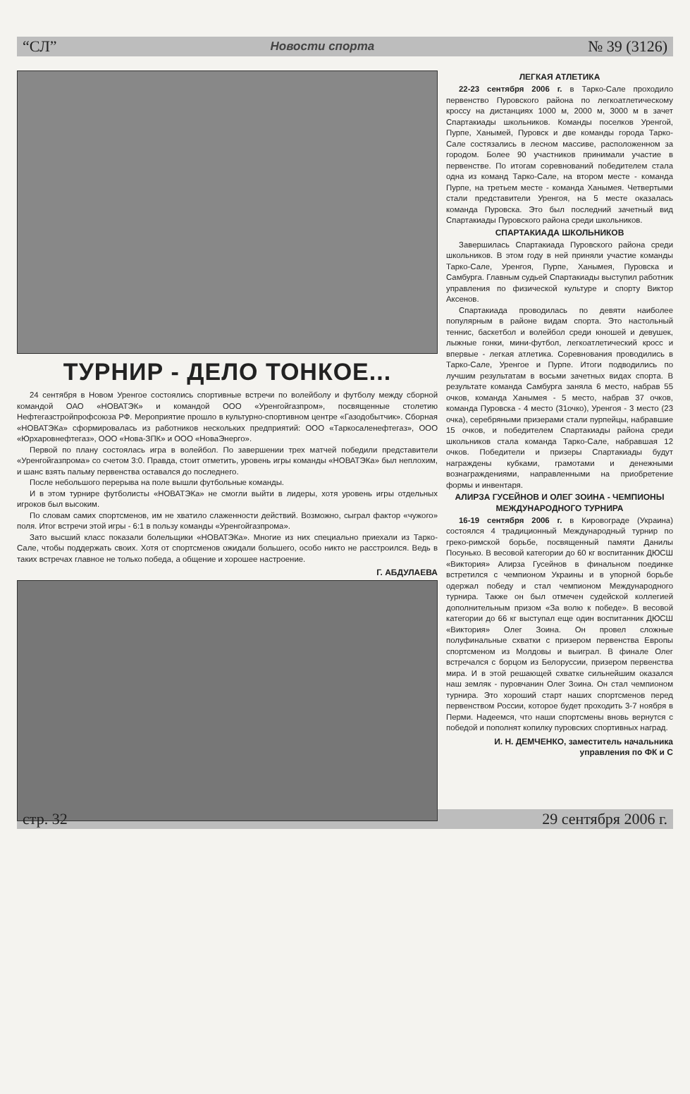“СЛ” Новости спорта № 39 (3126)
ТУРНИР - ДЕЛО ТОНКОЕ...
24 сентября в Новом Уренгое состоялись спортивные встречи по волейболу и футболу между сборной командой ОАО «НОВАТЭК» и командой ООО «Уренгойгазпром», посвященные столетию Нефтегазстройпрофсоюза РФ. Мероприятие прошло в культурно-спортивном центре «Газодобытчик». Сборная «НОВАТЭКа» сформировалась из работников нескольких предприятий: ООО «Таркосаленефтегаз», ООО «Юрхаровнефтегаз», ООО «Нова-ЗПК» и ООО «НоваЭнерго».
Первой по плану состоялась игра в волейбол. По завершении трех матчей победили представители «Уренгойгазпрома» со счетом 3:0. Правда, стоит отметить, уровень игры команды «НОВАТЭКа» был неплохим, и шанс взять пальму первенства оставался до последнего.
После небольшого перерыва на поле вышли футбольные команды.
И в этом турнире футболисты «НОВАТЭКа» не смогли выйти в лидеры, хотя уровень игры отдельных игроков был высоким.
По словам самих спортсменов, им не хватило слаженности действий. Возможно, сыграл фактор «чужого» поля. Итог встречи этой игры - 6:1 в пользу команды «Уренгойгазпрома».
Зато высший класс показали болельщики «НОВАТЭКа». Многие из них специально приехали из Тарко-Сале, чтобы поддержать своих. Хотя от спортсменов ожидали большего, особо никто не расстроился. Ведь в таких встречах главное не только победа, а общение и хорошее настроение.
Г. АБДУЛАЕВА
ЛЕГКАЯ АТЛЕТИКА
22-23 сентября 2006 г. в Тарко-Сале проходило первенство Пуровского района по легкоатлетическому кроссу на дистанциях 1000 м, 2000 м, 3000 м в зачет Спартакиады школьников. Команды поселков Уренгой, Пурпе, Ханымей, Пуровск и две команды города Тарко-Сале состязались в лесном массиве, расположенном за городом. Более 90 участников принимали участие в первенстве. По итогам соревнований победителем стала одна из команд Тарко-Сале, на втором месте - команда Пурпе, на третьем месте - команда Ханымея. Четвертыми стали представители Уренгоя, на 5 месте оказалась команда Пуровска. Это был последний зачетный вид Спартакиады Пуровского района среди школьников.
СПАРТАКИАДА ШКОЛЬНИКОВ
Завершилась Спартакиада Пуровского района среди школьников. В этом году в ней приняли участие команды Тарко-Сале, Уренгоя, Пурпе, Ханымея, Пуровска и Самбурга. Главным судьей Спартакиады выступил работник управления по физической культуре и спорту Виктор Аксенов.
Спартакиада проводилась по девяти наиболее популярным в районе видам спорта. Это настольный теннис, баскетбол и волейбол среди юношей и девушек, лыжные гонки, мини-футбол, легкоатлетический кросс и впервые - легкая атлетика. Соревнования проводились в Тарко-Сале, Уренгое и Пурпе. Итоги подводились по лучшим результатам в восьми зачетных видах спорта. В результате команда Самбурга заняла 6 место, набрав 55 очков, команда Ханымея - 5 место, набрав 37 очков, команда Пуровска - 4 место (31очко), Уренгоя - 3 место (23 очка), серебряными призерами стали пурпейцы, набравшие 15 очков, и победителем Спартакиады района среди школьников стала команда Тарко-Сале, набравшая 12 очков. Победители и призеры Спартакиады будут награждены кубками, грамотами и денежными вознаграждениями, направленными на приобретение формы и инвентаря.
АЛИРЗА ГУСЕЙНОВ И ОЛЕГ ЗОИНА - ЧЕМПИОНЫ МЕЖДУНАРОДНОГО ТУРНИРА
16-19 сентября 2006 г. в Кировограде (Украина) состоялся 4 традиционный Международный турнир по греко-римской борьбе, посвященный памяти Данилы Посунько. В весовой категории до 60 кг воспитанник ДЮСШ «Виктория» Алирза Гусейнов в финальном поединке встретился с чемпионом Украины и в упорной борьбе одержал победу и стал чемпионом Международного турнира. Также он был отмечен судейской коллегией дополнительным призом «За волю к победе». В весовой категории до 66 кг выступал еще один воспитанник ДЮСШ «Виктория» Олег Зоина. Он провел сложные полуфинальные схватки с призером первенства Европы спортсменом из Молдовы и выиграл. В финале Олег встречался с борцом из Белоруссии, призером первенства мира. И в этой решающей схватке сильнейшим оказался наш земляк - пуровчанин Олег Зоина. Он стал чемпионом турнира. Это хороший старт наших спортсменов перед первенством России, которое будет проходить 3-7 ноября в Перми. Надеемся, что наши спортсмены вновь вернутся с победой и пополнят копилку пуровских спортивных наград.
И. Н. ДЕМЧЕНКО, заместитель начальника управления по ФК и С
стр. 32 29 сентября 2006 г.